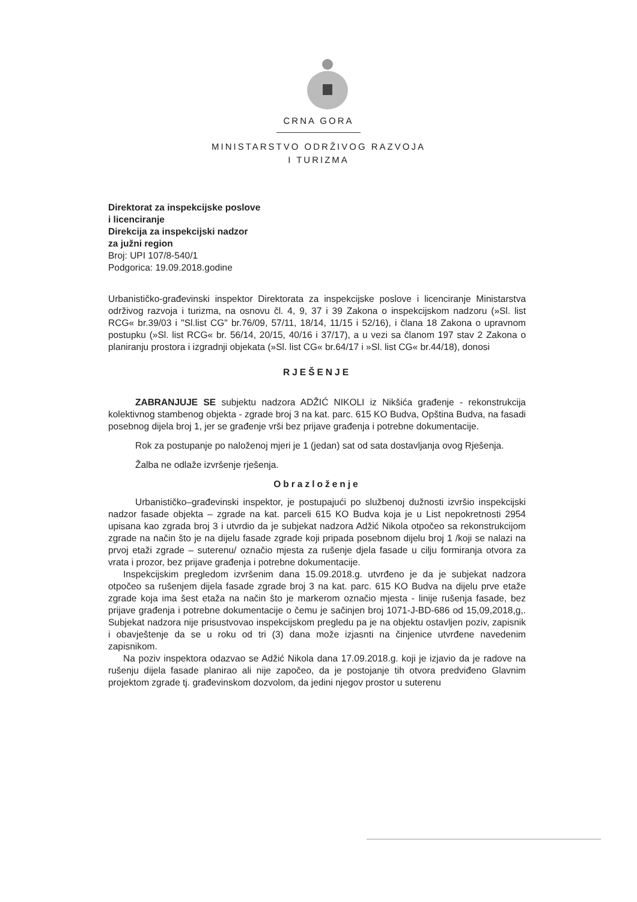CRNA GORA
MINISTARSTVO ODRŽIVOG RAZVOJA
I TURIZMA
Direktorat za inspekcijske poslove
i licenciranje
Direkcija za inspekcijski nadzor
za južni region
Broj: UPI 107/8-540/1
Podgorica: 19.09.2018.godine
Urbanističko-građevinski inspektor Direktorata za inspekcijske poslove i licenciranje Ministarstva održivog razvoja i turizma, na osnovu čl. 4, 9, 37 i 39 Zakona o inspekcijskom nadzoru (»Sl. list RCG« br.39/03 i "Sl.list CG" br.76/09, 57/11, 18/14, 11/15 i 52/16), i člana 18 Zakona o upravnom postupku (»Sl. list RCG« br. 56/14, 20/15, 40/16 i 37/17), a u vezi sa članom 197 stav 2 Zakona o planiranju prostora i izgradnji objekata (»Sl. list CG« br.64/17 i »Sl. list CG« br.44/18), donosi
RJEŠENJE
ZABRANJUJE SE subjektu nadzora ADŽIĆ NIKOLI iz Nikšića građenje - rekonstrukcija kolektivnog stambenog objekta - zgrade broj 3 na kat. parc. 615 KO Budva, Opština Budva, na fasadi posebnog dijela broj 1, jer se građenje vrši bez prijave građenja i potrebne dokumentacije.
Rok za postupanje po naloženoj mjeri je 1 (jedan) sat od sata dostavljanja ovog Rješenja.
Žalba ne odlaže izvršenje rješenja.
Obrazloženje
Urbanističko–građevinski inspektor, je postupajući po službenoj dužnosti izvršio inspekcijski nadzor fasade objekta – zgrade na kat. parceli 615 KO Budva koja je u List nepokretnosti 2954 upisana kao zgrada broj 3 i utvrdio da je subjekat nadzora Adžić Nikola otpočeo sa rekonstrukcijom zgrade na način što je na dijelu fasade zgrade koji pripada posebnom dijelu broj 1 /koji se nalazi na prvoj etaži zgrade – suterenu/ označio mjesta za rušenje djela fasade u cilju formiranja otvora za vrata i prozor, bez prijave građenja i potrebne dokumentacije.
Inspekcijskim pregledom izvršenim dana 15.09.2018.g. utvrđeno je da je subjekat nadzora otpočeo sa rušenjem dijela fasade zgrade broj 3 na kat. parc. 615 KO Budva na dijelu prve etaže zgrade koja ima šest etaža na način što je markerom označio mjesta - linije rušenja fasade, bez prijave građenja i potrebne dokumentacije o čemu je sačinjen broj 1071-J-BD-686 od 15,09,2018,g,. Subjekat nadzora nije prisustvovao inspekcijskom pregledu pa je na objektu ostavljen poziv, zapisnik i obavještenje da se u roku od tri (3) dana može izjasnti na činjenice utvrđene navedenim zapisnikom.
Na poziv inspektora odazvao se Adžić Nikola dana 17.09.2018.g. koji je izjavio da je radove na rušenju dijela fasade planirao ali nije započeo, da je postojanje tih otvora predviđeno Glavnim projektom zgrade tj. građevinskom dozvolom, da jedini njegov prostor u suterenu